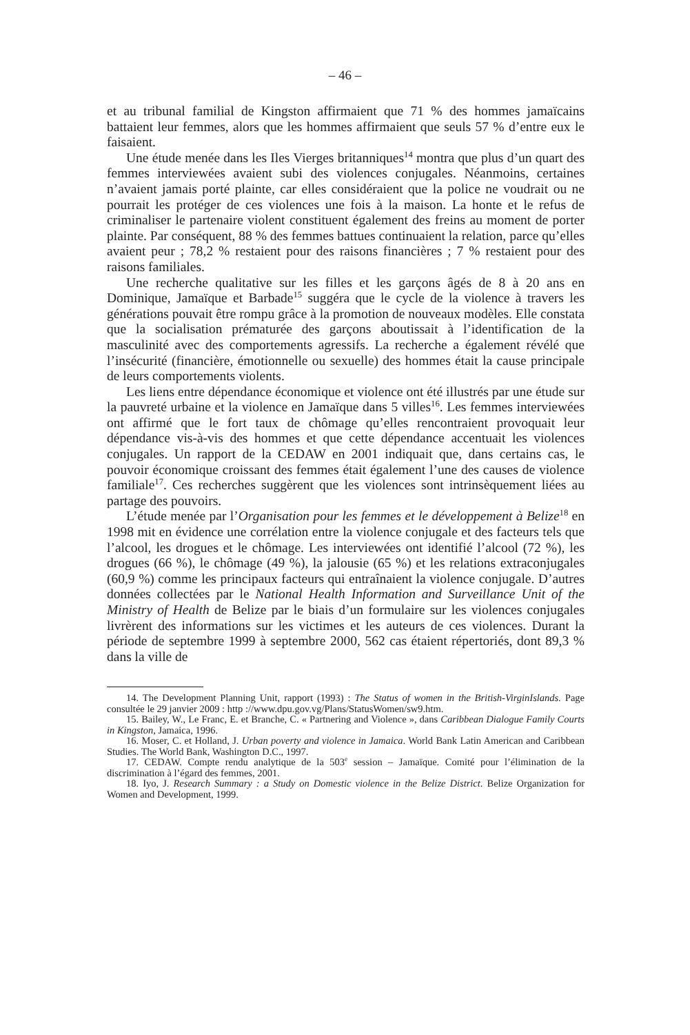– 46 –
et au tribunal familial de Kingston affirmaient que 71 % des hommes jamaïcains battaient leur femmes, alors que les hommes affirmaient que seuls 57 % d’entre eux le faisaient.
Une étude menée dans les Iles Vierges britanniques<sup>14</sup> montra que plus d’un quart des femmes interviewées avaient subi des violences conjugales. Néanmoins, certaines n’avaient jamais porté plainte, car elles considéraient que la police ne voudrait ou ne pourrait les protéger de ces violences une fois à la maison. La honte et le refus de criminaliser le partenaire violent constituent également des freins au moment de porter plainte. Par conséquent, 88 % des femmes battues continuaient la relation, parce qu’elles avaient peur ; 78,2 % restaient pour des raisons financières ; 7 % restaient pour des raisons familiales.
Une recherche qualitative sur les filles et les garçons âgés de 8 à 20 ans en Dominique, Jamaïque et Barbade<sup>15</sup> suggéra que le cycle de la violence à travers les générations pouvait être rompu grâce à la promotion de nouveaux modèles. Elle constata que la socialisation prématurée des garçons aboutissait à l’identification de la masculinité avec des comportements agressifs. La recherche a également révélé que l’insécurité (financière, émotionnelle ou sexuelle) des hommes était la cause principale de leurs comportements violents.
Les liens entre dépendance économique et violence ont été illustrés par une étude sur la pauvreté urbaine et la violence en Jamaïque dans 5 villes<sup>16</sup>. Les femmes interviewées ont affirmé que le fort taux de chômage qu’elles rencontraient provoquait leur dépendance vis-à-vis des hommes et que cette dépendance accentuait les violences conjugales. Un rapport de la CEDAW en 2001 indiquait que, dans certains cas, le pouvoir économique croissant des femmes était également l’une des causes de violence familiale<sup>17</sup>. Ces recherches suggèrent que les violences sont intrinsèquement liées au partage des pouvoirs.
L’étude menée par l’Organisation pour les femmes et le développement à Belize<sup>18</sup> en 1998 mit en évidence une corrélation entre la violence conjugale et des facteurs tels que l’alcool, les drogues et le chômage. Les interviewées ont identifié l’alcool (72 %), les drogues (66 %), le chômage (49 %), la jalousie (65 %) et les relations extraconjugales (60,9 %) comme les principaux facteurs qui entraînaient la violence conjugale. D’autres données collectées par le National Health Information and Surveillance Unit of the Ministry of Health de Belize par le biais d’un formulaire sur les violences conjugales livrèrent des informations sur les victimes et les auteurs de ces violences. Durant la période de septembre 1999 à septembre 2000, 562 cas étaient répertoriés, dont 89,3 % dans la ville de
14. The Development Planning Unit, rapport (1993) : The Status of women in the British-VirginIslands. Page consultée le 29 janvier 2009 : http ://www.dpu.gov.vg/Plans/StatusWomen/sw9.htm.
15. Bailey, W., Le Franc, E. et Branche, C. « Partnering and Violence », dans Caribbean Dialogue Family Courts in Kingston, Jamaica, 1996.
16. Moser, C. et Holland, J. Urban poverty and violence in Jamaica. World Bank Latin American and Caribbean Studies. The World Bank, Washington D.C., 1997.
17. CEDAW. Compte rendu analytique de la 503<sup>e</sup> session – Jamaïque. Comité pour l’élimination de la discrimination à l’égard des femmes, 2001.
18. Iyo, J. Research Summary : a Study on Domestic violence in the Belize District. Belize Organization for Women and Development, 1999.